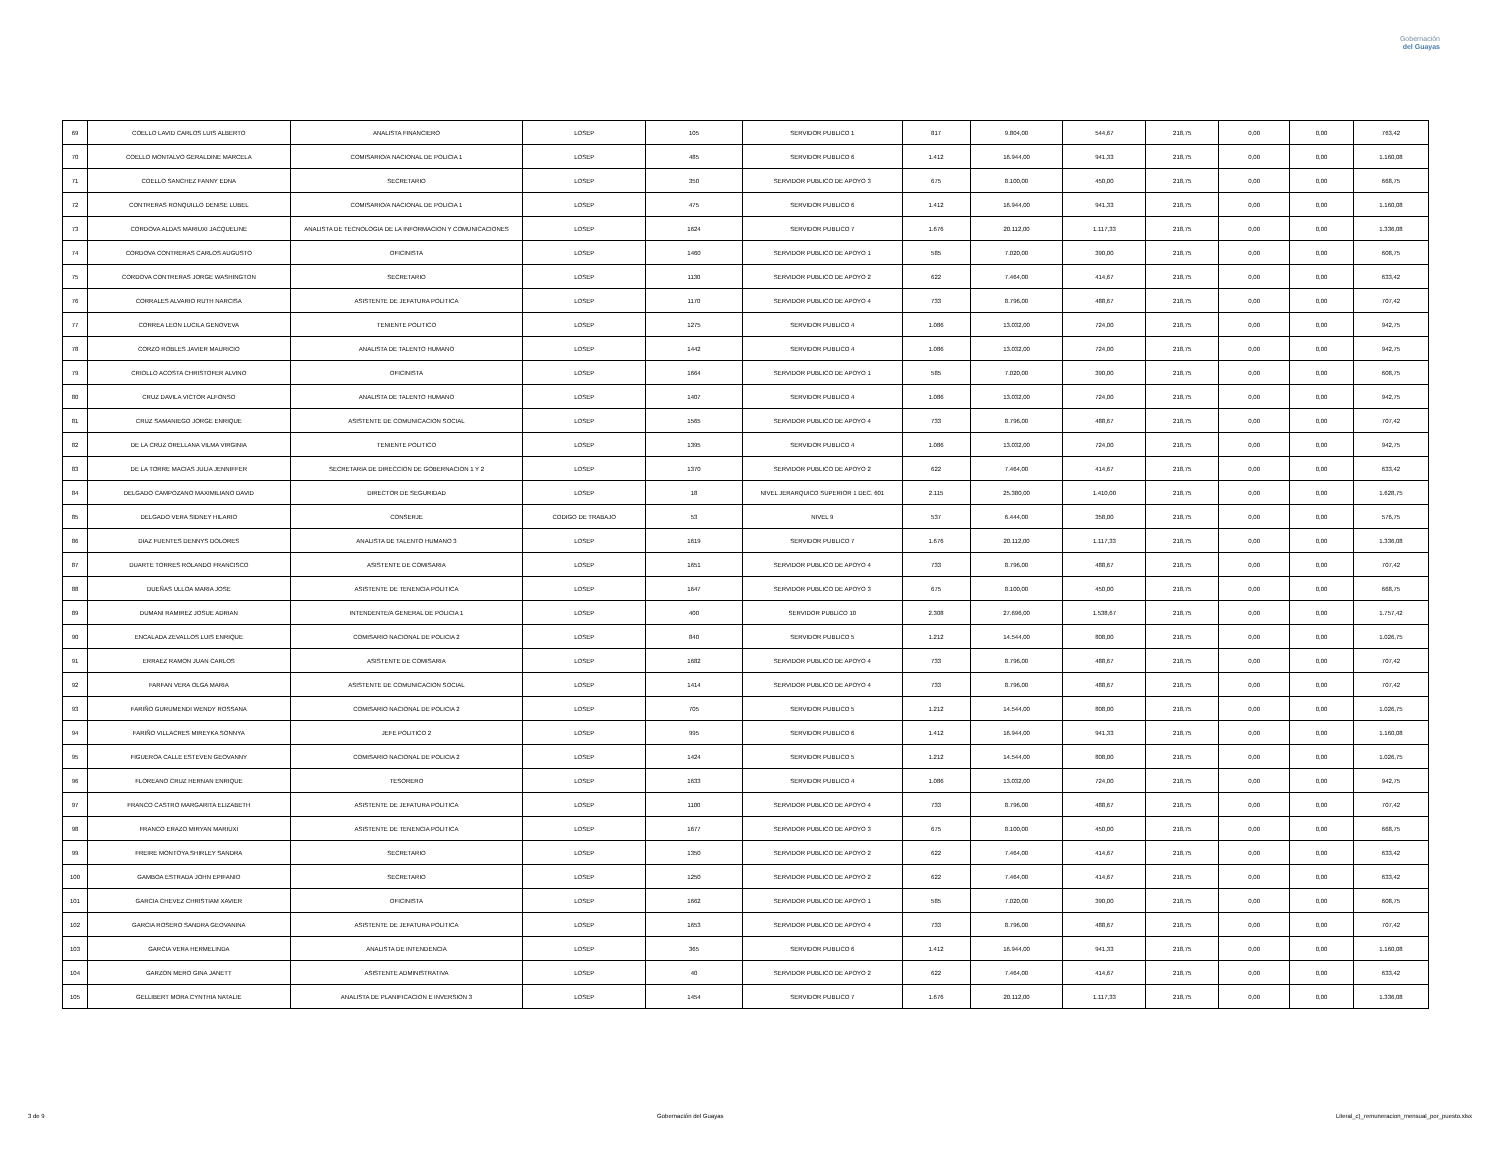Gobernación
del Guayas
| 69 | COELLO LAVID CARLOS LUIS ALBERTO | ANALISTA FINANCIERO | LOSEP | 105 | SERVIDOR PUBLICO 1 | 817 | 9.804,00 | 544,67 | 218,75 | 0,00 | 0,00 | 763,42 |
| 70 | COELLO MONTALVO GERALDINE MARCELA | COMISARIO/A NACIONAL DE POLICIA 1 | LOSEP | 485 | SERVIDOR PUBLICO 6 | 1.412 | 16.944,00 | 941,33 | 218,75 | 0,00 | 0,00 | 1.160,08 |
| 71 | COELLO SANCHEZ FANNY EDNA | SECRETARIO | LOSEP | 350 | SERVIDOR PUBLICO DE APOYO 3 | 675 | 8.100,00 | 450,00 | 218,75 | 0,00 | 0,00 | 668,75 |
| 72 | CONTRERAS RONQUILLO DENISE LUBEL | COMISARIO/A NACIONAL DE POLICIA 1 | LOSEP | 475 | SERVIDOR PUBLICO 6 | 1.412 | 16.944,00 | 941,33 | 218,75 | 0,00 | 0,00 | 1.160,08 |
| 73 | CORDOVA ALDAS MARIUXI JACQUELINE | ANALISTA DE TECNOLOGIA DE LA INFORMACION Y COMUNICACIONES | LOSEP | 1624 | SERVIDOR PUBLICO 7 | 1.676 | 20.112,00 | 1.117,33 | 218,75 | 0,00 | 0,00 | 1.336,08 |
| 74 | CORDOVA CONTRERAS CARLOS AUGUSTO | OFICINISTA | LOSEP | 1460 | SERVIDOR PUBLICO DE APOYO 1 | 585 | 7.020,00 | 390,00 | 218,75 | 0,00 | 0,00 | 608,75 |
| 75 | CORDOVA CONTRERAS JORGE WASHINGTON | SECRETARIO | LOSEP | 1130 | SERVIDOR PUBLICO DE APOYO 2 | 622 | 7.464,00 | 414,67 | 218,75 | 0,00 | 0,00 | 633,42 |
| 76 | CORRALES ALVARIO RUTH NARCISA | ASISTENTE DE JEFATURA POLITICA | LOSEP | 1170 | SERVIDOR PUBLICO DE APOYO 4 | 733 | 8.796,00 | 488,67 | 218,75 | 0,00 | 0,00 | 707,42 |
| 77 | CORREA LEON LUCILA GENOVEVA | TENIENTE POLITICO | LOSEP | 1275 | SERVIDOR PUBLICO 4 | 1.086 | 13.032,00 | 724,00 | 218,75 | 0,00 | 0,00 | 942,75 |
| 78 | CORZO ROBLES JAVIER MAURICIO | ANALISTA DE TALENTO HUMANO | LOSEP | 1442 | SERVIDOR PUBLICO 4 | 1.086 | 13.032,00 | 724,00 | 218,75 | 0,00 | 0,00 | 942,75 |
| 79 | CRIOLLO ACOSTA CHRISTOFER ALVINO | OFICINISTA | LOSEP | 1664 | SERVIDOR PUBLICO DE APOYO 1 | 585 | 7.020,00 | 390,00 | 218,75 | 0,00 | 0,00 | 608,75 |
| 80 | CRUZ DAVILA VICTOR ALFONSO | ANALISTA DE TALENTO HUMANO | LOSEP | 1407 | SERVIDOR PUBLICO 4 | 1.086 | 13.032,00 | 724,00 | 218,75 | 0,00 | 0,00 | 942,75 |
| 81 | CRUZ SAMANIEGO JORGE ENRIQUE | ASISTENTE DE COMUNICACION SOCIAL | LOSEP | 1565 | SERVIDOR PUBLICO DE APOYO 4 | 733 | 8.796,00 | 488,67 | 218,75 | 0,00 | 0,00 | 707,42 |
| 82 | DE LA CRUZ ORELLANA VILMA VIRGINIA | TENIENTE POLITICO | LOSEP | 1395 | SERVIDOR PUBLICO 4 | 1.086 | 13.032,00 | 724,00 | 218,75 | 0,00 | 0,00 | 942,75 |
| 83 | DE LA TORRE MACIAS JULIA JENNIFFER | SECRETARIA DE DIRECCION DE GOBERNACION 1 Y 2 | LOSEP | 1370 | SERVIDOR PUBLICO DE APOYO 2 | 622 | 7.464,00 | 414,67 | 218,75 | 0,00 | 0,00 | 633,42 |
| 84 | DELGADO CAMPOZANO MAXIMILIANO DAVID | DIRECTOR DE SEGURIDAD | LOSEP | 18 | NIVEL JERARQUICO SUPERIOR 1 DEC. 601 | 2.115 | 25.380,00 | 1.410,00 | 218,75 | 0,00 | 0,00 | 1.628,75 |
| 85 | DELGADO VERA SIDNEY HILARIO | CONSERJE | CODIGO DE TRABAJO | 53 | NIVEL 9 | 537 | 6.444,00 | 358,00 | 218,75 | 0,00 | 0,00 | 576,75 |
| 86 | DIAZ FUENTES DENNYS DOLORES | ANALISTA DE TALENTO HUMANO 3 | LOSEP | 1619 | SERVIDOR PUBLICO 7 | 1.676 | 20.112,00 | 1.117,33 | 218,75 | 0,00 | 0,00 | 1.336,08 |
| 87 | DUARTE TORRES ROLANDO FRANCISCO | ASISTENTE DE COMISARIA | LOSEP | 1651 | SERVIDOR PUBLICO DE APOYO 4 | 733 | 8.796,00 | 488,67 | 218,75 | 0,00 | 0,00 | 707,42 |
| 88 | DUEÑAS ULLOA MARIA JOSE | ASISTENTE DE TENENCIA POLITICA | LOSEP | 1647 | SERVIDOR PUBLICO DE APOYO 3 | 675 | 8.100,00 | 450,00 | 218,75 | 0,00 | 0,00 | 668,75 |
| 89 | DUMANI RAMIREZ JOSUE ADRIAN | INTENDENTE/A GENERAL DE POLICIA 1 | LOSEP | 400 | SERVIDOR PUBLICO 10 | 2.308 | 27.696,00 | 1.538,67 | 218,75 | 0,00 | 0,00 | 1.757,42 |
| 90 | ENCALADA ZEVALLOS LUIS ENRIQUE | COMISARIO NACIONAL DE POLICIA 2 | LOSEP | 840 | SERVIDOR PUBLICO 5 | 1.212 | 14.544,00 | 808,00 | 218,75 | 0,00 | 0,00 | 1.026,75 |
| 91 | ERRAEZ RAMON JUAN CARLOS | ASISTENTE DE COMISARIA | LOSEP | 1682 | SERVIDOR PUBLICO DE APOYO 4 | 733 | 8.796,00 | 488,67 | 218,75 | 0,00 | 0,00 | 707,42 |
| 92 | FARFAN VERA OLGA MARIA | ASISTENTE DE COMUNICACION SOCIAL | LOSEP | 1414 | SERVIDOR PUBLICO DE APOYO 4 | 733 | 8.796,00 | 488,67 | 218,75 | 0,00 | 0,00 | 707,42 |
| 93 | FARIÑO GURUMENDI WENDY ROSSANA | COMISARIO NACIONAL DE POLICIA 2 | LOSEP | 705 | SERVIDOR PUBLICO 5 | 1.212 | 14.544,00 | 808,00 | 218,75 | 0,00 | 0,00 | 1.026,75 |
| 94 | FARIÑO VILLACRES MIREYKA SONNYA | JEFE POLITICO 2 | LOSEP | 995 | SERVIDOR PUBLICO 6 | 1.412 | 16.944,00 | 941,33 | 218,75 | 0,00 | 0,00 | 1.160,08 |
| 95 | FIGUEROA CALLE ESTEVEN GEOVANNY | COMISARIO NACIONAL DE POLICIA 2 | LOSEP | 1424 | SERVIDOR PUBLICO 5 | 1.212 | 14.544,00 | 808,00 | 218,75 | 0,00 | 0,00 | 1.026,75 |
| 96 | FLOREANO CRUZ HERNAN ENRIQUE | TESORERO | LOSEP | 1633 | SERVIDOR PUBLICO 4 | 1.086 | 13.032,00 | 724,00 | 218,75 | 0,00 | 0,00 | 942,75 |
| 97 | FRANCO CASTRO MARGARITA ELIZABETH | ASISTENTE DE JEFATURA POLITICA | LOSEP | 1100 | SERVIDOR PUBLICO DE APOYO 4 | 733 | 8.796,00 | 488,67 | 218,75 | 0,00 | 0,00 | 707,42 |
| 98 | FRANCO ERAZO MIRYAN MARIUXI | ASISTENTE DE TENENCIA POLITICA | LOSEP | 1677 | SERVIDOR PUBLICO DE APOYO 3 | 675 | 8.100,00 | 450,00 | 218,75 | 0,00 | 0,00 | 668,75 |
| 99 | FREIRE MONTOYA SHIRLEY SANDRA | SECRETARIO | LOSEP | 1350 | SERVIDOR PUBLICO DE APOYO 2 | 622 | 7.464,00 | 414,67 | 218,75 | 0,00 | 0,00 | 633,42 |
| 100 | GAMBOA ESTRADA JOHN EPIFANIO | SECRETARIO | LOSEP | 1250 | SERVIDOR PUBLICO DE APOYO 2 | 622 | 7.464,00 | 414,67 | 218,75 | 0,00 | 0,00 | 633,42 |
| 101 | GARCIA CHEVEZ CHRISTIAM XAVIER | OFICINISTA | LOSEP | 1662 | SERVIDOR PUBLICO DE APOYO 1 | 585 | 7.020,00 | 390,00 | 218,75 | 0,00 | 0,00 | 608,75 |
| 102 | GARCIA ROSERO SANDRA GEOVANINA | ASISTENTE DE JEFATURA POLITICA | LOSEP | 1653 | SERVIDOR PUBLICO DE APOYO 4 | 733 | 8.796,00 | 488,67 | 218,75 | 0,00 | 0,00 | 707,42 |
| 103 | GARCIA VERA HERMELINDA | ANALISTA DE INTENDENCIA | LOSEP | 365 | SERVIDOR PUBLICO 6 | 1.412 | 16.944,00 | 941,33 | 218,75 | 0,00 | 0,00 | 1.160,08 |
| 104 | GARZON MERO GINA JANETT | ASISTENTE ADMINISTRATIVA | LOSEP | 40 | SERVIDOR PUBLICO DE APOYO 2 | 622 | 7.464,00 | 414,67 | 218,75 | 0,00 | 0,00 | 633,42 |
| 105 | GELLIBERT MORA CYNTHIA NATALIE | ANALISTA DE PLANIFICACION E INVERSION 3 | LOSEP | 1454 | SERVIDOR PUBLICO 7 | 1.676 | 20.112,00 | 1.117,33 | 218,75 | 0,00 | 0,00 | 1.336,08 |
3 de 9 Gobernación del Guayas Literal_c)_remuneracion_mensual_por_puesto.xlsx